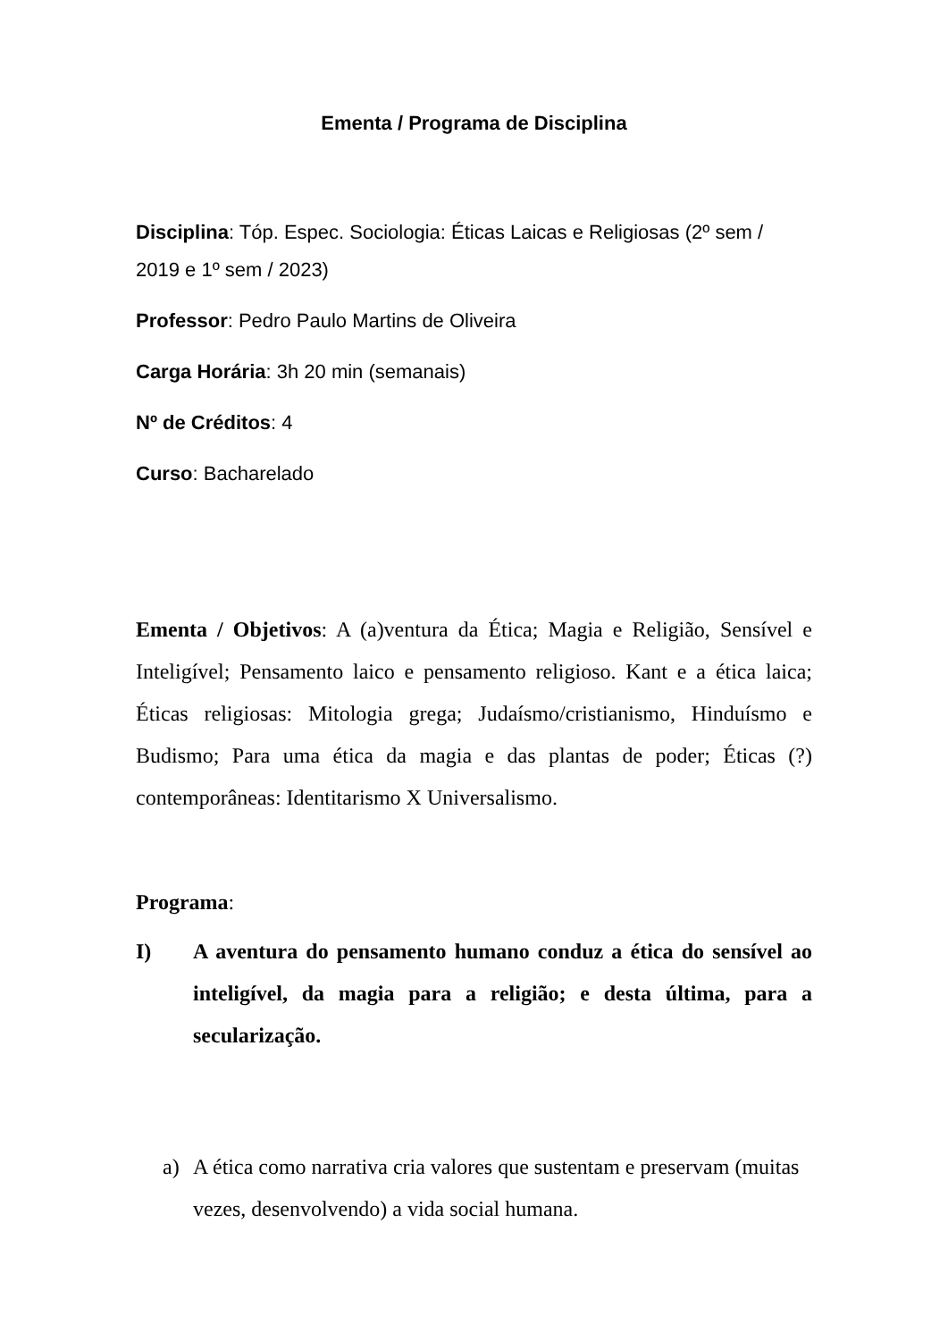Ementa / Programa de Disciplina
Disciplina: Tóp. Espec. Sociologia: Éticas Laicas e Religiosas (2º sem / 2019 e 1º sem / 2023)
Professor: Pedro Paulo Martins de Oliveira
Carga Horária: 3h 20 min (semanais)
Nº de Créditos: 4
Curso: Bacharelado
Ementa / Objetivos: A (a)ventura da Ética; Magia e Religião, Sensível e Inteligível; Pensamento laico e pensamento religioso. Kant e a ética laica; Éticas religiosas: Mitologia grega; Judaísmo/cristianismo, Hinduísmo e Budismo; Para uma ética da magia e das plantas de poder; Éticas (?) contemporâneas: Identitarismo X Universalismo.
Programa:
I) A aventura do pensamento humano conduz a ética do sensível ao inteligível, da magia para a religião; e desta última, para a secularização.
a) A ética como narrativa cria valores que sustentam e preservam (muitas vezes, desenvolvendo) a vida social humana.